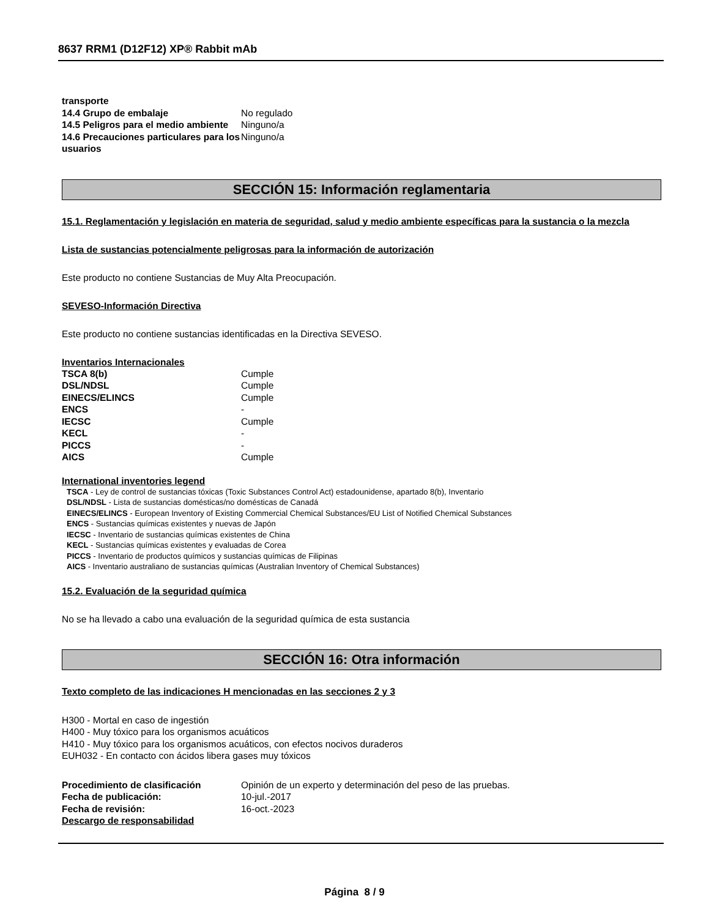8637 RRM1 (D12F12) XP® Rabbit mAb
| transporte | |
| 14.4 Grupo de embalaje | No regulado |
| 14.5 Peligros para el medio ambiente | Ninguno/a |
| 14.6 Precauciones particulares para los usuarios | Ninguno/a |
SECCIÓN 15: Información reglamentaria
15.1. Reglamentación y legislación en materia de seguridad, salud y medio ambiente específicas para la sustancia o la mezcla
Lista de sustancias potencialmente peligrosas para la información de autorización
Este producto no contiene Sustancias de Muy Alta Preocupación.
SEVESO-Información Directiva
Este producto no contiene sustancias identificadas en la Directiva SEVESO.
Inventarios Internacionales
| TSCA 8(b) | Cumple |
| DSL/NDSL | Cumple |
| EINECS/ELINCS | Cumple |
| ENCS | - |
| IECSC | Cumple |
| KECL | - |
| PICCS | - |
| AICS | Cumple |
International inventories legend
TSCA - Ley de control de sustancias tóxicas (Toxic Substances Control Act) estadounidense, apartado 8(b), Inventario
DSL/NDSL - Lista de sustancias domésticas/no domésticas de Canadá
EINECS/ELINCS - European Inventory of Existing Commercial Chemical Substances/EU List of Notified Chemical Substances
ENCS - Sustancias químicas existentes y nuevas de Japón
IECSC - Inventario de sustancias químicas existentes de China
KECL - Sustancias químicas existentes y evaluadas de Corea
PICCS - Inventario de productos químicos y sustancias químicas de Filipinas
AICS - Inventario australiano de sustancias químicas (Australian Inventory of Chemical Substances)
15.2. Evaluación de la seguridad química
No se ha llevado a cabo una evaluación de la seguridad química de esta sustancia
SECCIÓN 16: Otra información
Texto completo de las indicaciones H mencionadas en las secciones 2 y 3
H300 - Mortal en caso de ingestión
H400 - Muy tóxico para los organismos acuáticos
H410 - Muy tóxico para los organismos acuáticos, con efectos nocivos duraderos
EUH032 - En contacto con ácidos libera gases muy tóxicos
| Procedimiento de clasificación | Opinión de un experto y determinación del peso de las pruebas. |
| Fecha de publicación: | 10-jul.-2017 |
| Fecha de revisión: | 16-oct.-2023 |
| Descargo de responsabilidad | |
Página 8 / 9